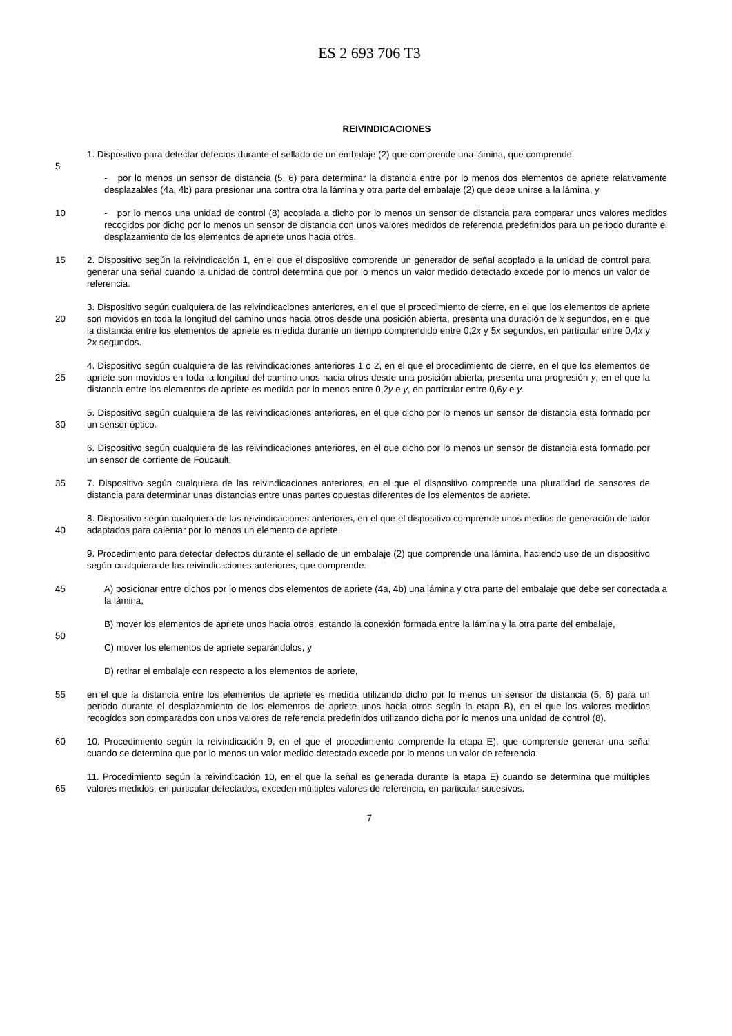ES 2 693 706 T3
REIVINDICACIONES
1. Dispositivo para detectar defectos durante el sellado de un embalaje (2) que comprende una lámina, que comprende:
5
- por lo menos un sensor de distancia (5, 6) para determinar la distancia entre por lo menos dos elementos de apriete relativamente desplazables (4a, 4b) para presionar una contra otra la lámina y otra parte del embalaje (2) que debe unirse a la lámina, y
10 - por lo menos una unidad de control (8) acoplada a dicho por lo menos un sensor de distancia para comparar unos valores medidos recogidos por dicho por lo menos un sensor de distancia con unos valores medidos de referencia predefinidos para un periodo durante el desplazamiento de los elementos de apriete unos hacia otros.
15 2. Dispositivo según la reivindicación 1, en el que el dispositivo comprende un generador de señal acoplado a la unidad de control para generar una señal cuando la unidad de control determina que por lo menos un valor medido detectado excede por lo menos un valor de referencia.
20 3. Dispositivo según cualquiera de las reivindicaciones anteriores, en el que el procedimiento de cierre, en el que los elementos de apriete son movidos en toda la longitud del camino unos hacia otros desde una posición abierta, presenta una duración de x segundos, en el que la distancia entre los elementos de apriete es medida durante un tiempo comprendido entre 0,2x y 5x segundos, en particular entre 0,4x y 2x segundos.
25 4. Dispositivo según cualquiera de las reivindicaciones anteriores 1 o 2, en el que el procedimiento de cierre, en el que los elementos de apriete son movidos en toda la longitud del camino unos hacia otros desde una posición abierta, presenta una progresión y, en el que la distancia entre los elementos de apriete es medida por lo menos entre 0,2y e y, en particular entre 0,6y e y.
30 5. Dispositivo según cualquiera de las reivindicaciones anteriores, en el que dicho por lo menos un sensor de distancia está formado por un sensor óptico.
6. Dispositivo según cualquiera de las reivindicaciones anteriores, en el que dicho por lo menos un sensor de distancia está formado por un sensor de corriente de Foucault.
35 7. Dispositivo según cualquiera de las reivindicaciones anteriores, en el que el dispositivo comprende una pluralidad de sensores de distancia para determinar unas distancias entre unas partes opuestas diferentes de los elementos de apriete.
40 8. Dispositivo según cualquiera de las reivindicaciones anteriores, en el que el dispositivo comprende unos medios de generación de calor adaptados para calentar por lo menos un elemento de apriete.
9. Procedimiento para detectar defectos durante el sellado de un embalaje (2) que comprende una lámina, haciendo uso de un dispositivo según cualquiera de las reivindicaciones anteriores, que comprende:
45 A) posicionar entre dichos por lo menos dos elementos de apriete (4a, 4b) una lámina y otra parte del embalaje que debe ser conectada a la lámina,
B) mover los elementos de apriete unos hacia otros, estando la conexión formada entre la lámina y la otra parte del embalaje,
50
C) mover los elementos de apriete separándolos, y
D) retirar el embalaje con respecto a los elementos de apriete,
55 en el que la distancia entre los elementos de apriete es medida utilizando dicho por lo menos un sensor de distancia (5, 6) para un periodo durante el desplazamiento de los elementos de apriete unos hacia otros según la etapa B), en el que los valores medidos recogidos son comparados con unos valores de referencia predefinidos utilizando dicha por lo menos una unidad de control (8).
60 10. Procedimiento según la reivindicación 9, en el que el procedimiento comprende la etapa E), que comprende generar una señal cuando se determina que por lo menos un valor medido detectado excede por lo menos un valor de referencia.
65 11. Procedimiento según la reivindicación 10, en el que la señal es generada durante la etapa E) cuando se determina que múltiples valores medidos, en particular detectados, exceden múltiples valores de referencia, en particular sucesivos.
7